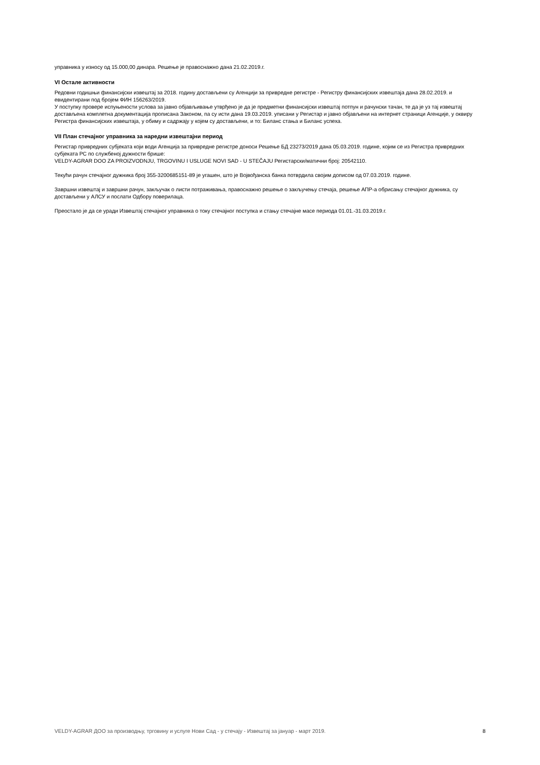управника у износу од 15.000,00 динара. Решење је правоснажно дана 21.02.2019.г.
VI Остале активности
Редовни годишњи финансијски извештај за 2018. годину достављени су Агенцији за привредне регистре - Регистру финансијских извештаја дана 28.02.2019. и евидентирани под бројем ФИН 156263/2019.
У поступку провере испуњености услова за јавно објављивање утврђено је да је предметни финансијски извештај потпун и рачунски тачан, те да је уз тај извештај достављена комплетна документација прописана Законом, па су исти дана 19.03.2019. уписани у Регистар и јавно објављени на интернет страници Агенције, у оквиру Регистра финансијских извештаја, у обиму и садржају у којем су достављени, и то: Биланс стања и Биланс успеха.
VII План стечајног управника за наредни извештајни период
Регистар привредних субјеката који води Агенција за привредне регистре доноси Решење БД 23273/2019 дана 05.03.2019. године, којим се из Регистра привредних субјеката РС по службеној дужности брише:
VELDY-AGRAR DOO ZA PROIZVODNJU, TRGOVINU I USLUGE NOVI SAD - U STEČAJU Регистарски/матични број: 20542110.
Текући рачун стечајног дужника број 355-3200685151-89 је угашен, што је Војвођанска банка потврдила својим дописом од 07.03.2019. године.
Завршни извештај и завршни рачун, закључак о листи потраживања, правоснажно решење о закључењу стечаја, решење АПР-а обрисању стечајног дужника, су достављени у АЛСУ и послати Одбору поверилаца.
Преостало је да се уради Извештај стечајног управника о току стечајног поступка и стању стечајне масе периода 01.01.-31.03.2019.г.
VELDY-AGRAR ДОО за производњу, трговину и услуге Нови Сад - у стечају - Извештај за јануар - март 2019. 8